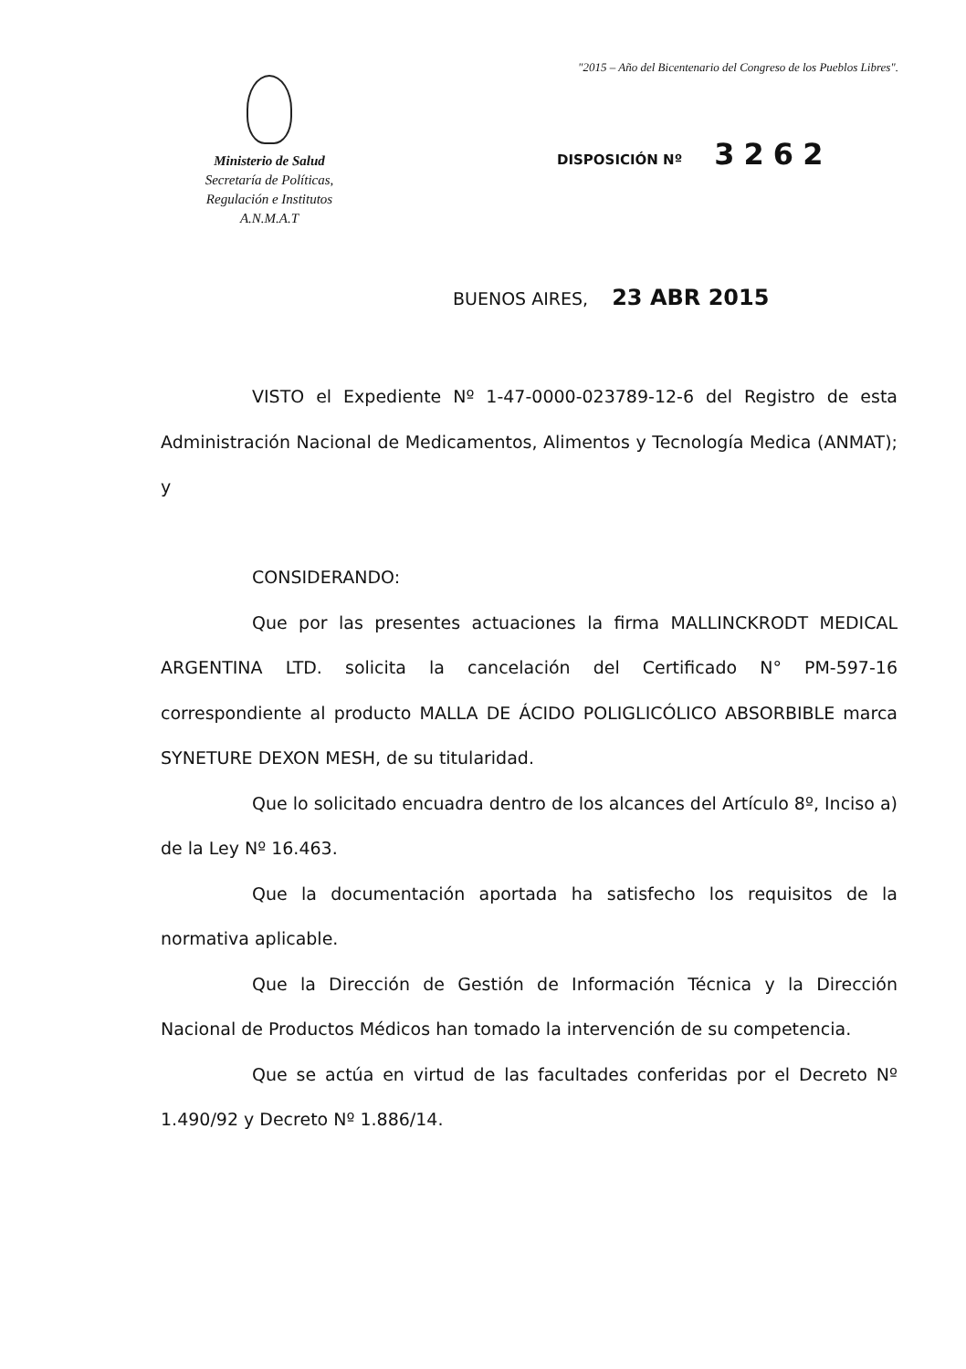"2015 – Año del Bicentenario del Congreso de los Pueblos Libres".
Ministerio de Salud
Secretaría de Políticas,
Regulación e Institutos
A.N.M.A.T
DISPOSICIÓN Nº 3262
BUENOS AIRES, 23 ABR 2015
VISTO el Expediente Nº 1-47-0000-023789-12-6 del Registro de esta Administración Nacional de Medicamentos, Alimentos y Tecnología Medica (ANMAT); y
CONSIDERANDO:
Que por las presentes actuaciones la firma MALLINCKRODT MEDICAL ARGENTINA LTD. solicita la cancelación del Certificado N° PM-597-16 correspondiente al producto MALLA DE ÁCIDO POLIGLICÓLICO ABSORBIBLE marca SYNETURE DEXON MESH, de su titularidad.
Que lo solicitado encuadra dentro de los alcances del Artículo 8º, Inciso a) de la Ley Nº 16.463.
Que la documentación aportada ha satisfecho los requisitos de la normativa aplicable.
Que la Dirección de Gestión de Información Técnica y la Dirección Nacional de Productos Médicos han tomado la intervención de su competencia.
Que se actúa en virtud de las facultades conferidas por el Decreto Nº 1.490/92 y Decreto Nº 1.886/14.